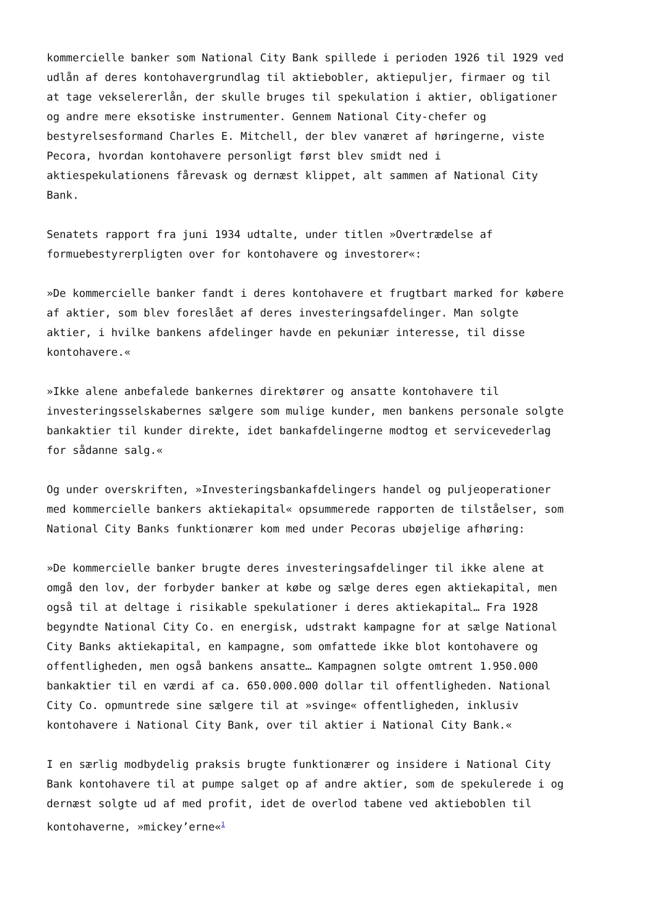kommercielle banker som National City Bank spillede i perioden 1926 til 1929 ved udlån af deres kontohavergrundlag til aktiebobler, aktiepuljer, firmaer og til at tage vekselererlån, der skulle bruges til spekulation i aktier, obligationer og andre mere eksotiske instrumenter. Gennem National City-chefer og bestyrelsesformand Charles E. Mitchell, der blev vanæret af høringerne, viste Pecora, hvordan kontohavere personligt først blev smidt ned i aktiespekulationens fårevask og dernæst klippet, alt sammen af National City Bank.
Senatets rapport fra juni 1934 udtalte, under titlen »Overtrædelse af formuebestyrerpligten over for kontohavere og investorer«:
»De kommercielle banker fandt i deres kontohavere et frugtbart marked for købere af aktier, som blev foreslået af deres investeringsafdelinger. Man solgte aktier, i hvilke bankens afdelinger havde en pekuniær interesse, til disse kontohavere.«
»Ikke alene anbefalede bankernes direktører og ansatte kontohavere til investeringsselskabernes sælgere som mulige kunder, men bankens personale solgte bankaktier til kunder direkte, idet bankafdelingerne modtog et servicevederlag for sådanne salg.«
Og under overskriften, »Investeringsbankafdelingers handel og puljeoperationer med kommercielle bankers aktiekapital« opsummerede rapporten de tilståelser, som National City Banks funktionærer kom med under Pecoras ubøjelige afhøring:
»De kommercielle banker brugte deres investeringsafdelinger til ikke alene at omgå den lov, der forbyder banker at købe og sælge deres egen aktiekapital, men også til at deltage i risikable spekulationer i deres aktiekapital… Fra 1928 begyndte National City Co. en energisk, udstrakt kampagne for at sælge National City Banks aktiekapital, en kampagne, som omfattede ikke blot kontohavere og offentligheden, men også bankens ansatte… Kampagnen solgte omtrent 1.950.000 bankaktier til en værdi af ca. 650.000.000 dollar til offentligheden. National City Co. opmuntrede sine sælgere til at »svinge« offentligheden, inklusiv kontohavere i National City Bank, over til aktier i National City Bank.«
I en særlig modbydelig praksis brugte funktionærer og insidere i National City Bank kontohavere til at pumpe salget op af andre aktier, som de spekulerede i og dernæst solgte ud af med profit, idet de overlod tabene ved aktieboblen til kontohaverne, »mickey’erne«<sup>1</sup>